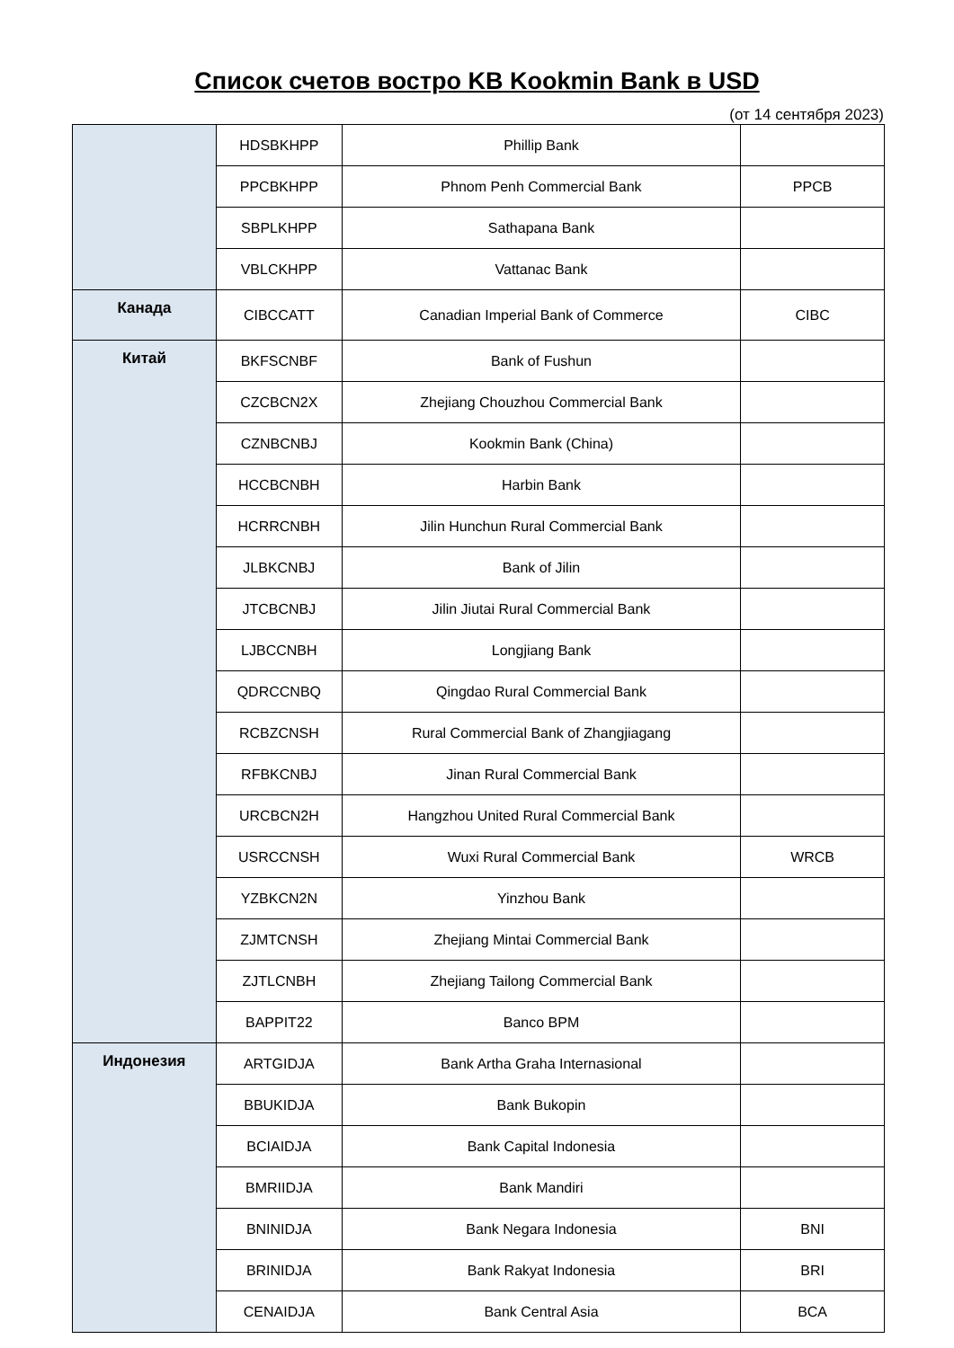Список счетов востро KB Kookmin Bank в USD
(от 14 сентября 2023)
| | HDSBKHPP | Phillip Bank | |
| | PPCBKHPP | Phnom Penh Commercial Bank | PPCB |
| | SBPLKHPP | Sathapana Bank | |
| | VBLCKHPP | Vattanac Bank | |
| Канада | CIBCCATT | Canadian Imperial Bank of Commerce | CIBC |
| Китай | BKFSCNBF | Bank of Fushun | |
| | CZCBCN2X | Zhejiang Chouzhou Commercial Bank | |
| | CZNBCNBJ | Kookmin Bank (China) | |
| | HCCBCNBH | Harbin Bank | |
| | HCRRCNBH | Jilin Hunchun Rural Commercial Bank | |
| | JLBKCNBJ | Bank of Jilin | |
| | JTCBCNBJ | Jilin Jiutai Rural Commercial Bank | |
| | LJBCCNBH | Longjiang Bank | |
| | QDRCCNBQ | Qingdao Rural Commercial Bank | |
| | RCBZCNSH | Rural Commercial Bank of Zhangjiagang | |
| | RFBKCNBJ | Jinan Rural Commercial Bank | |
| | URCBCN2H | Hangzhou United Rural Commercial Bank | |
| | USRCCNSH | Wuxi Rural Commercial Bank | WRCB |
| | YZBKCN2N | Yinzhou Bank | |
| | ZJMTCNSH | Zhejiang Mintai Commercial Bank | |
| | ZJTLCNBH | Zhejiang Tailong Commercial Bank | |
| | BAPPIT22 | Banco BPM | |
| Индонезия | ARTGIDJA | Bank Artha Graha Internasional | |
| | BBUKIDJA | Bank Bukopin | |
| | BCIAIDJA | Bank Capital Indonesia | |
| | BMRIIDJA | Bank Mandiri | |
| | BNINIDJA | Bank Negara Indonesia | BNI |
| | BRINIDJA | Bank Rakyat Indonesia | BRI |
| | CENAIDJA | Bank Central Asia | BCA |